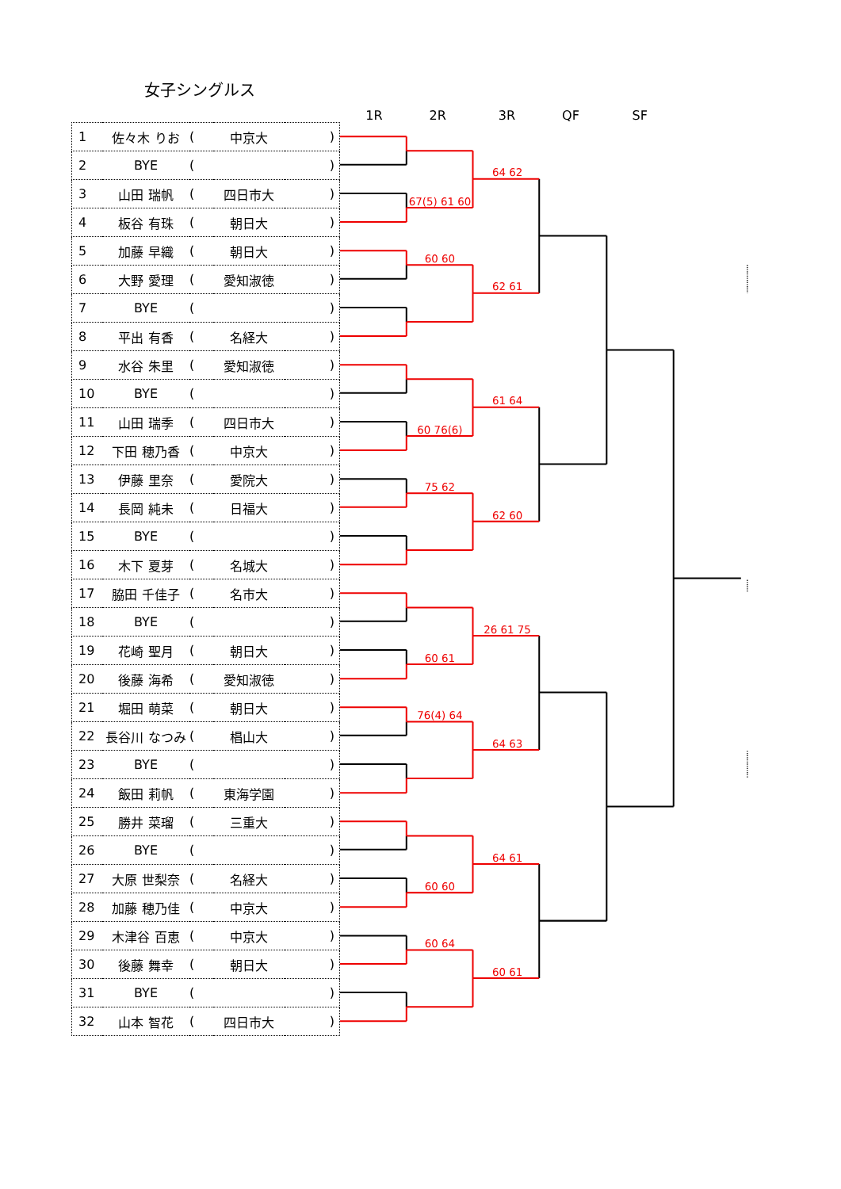女子シングルス
| 1 | 佐々木 りお | ( | 中京大 | ) |
| 2 | BYE | ( | | ) |
| 3 | 山田 瑞帆 | ( | 四日市大 | ) |
| 4 | 板谷 有珠 | ( | 朝日大 | ) |
| 5 | 加藤 早織 | ( | 朝日大 | ) |
| 6 | 大野 愛理 | ( | 愛知淑徳 | ) |
| 7 | BYE | ( | | ) |
| 8 | 平出 有香 | ( | 名経大 | ) |
| 9 | 水谷 朱里 | ( | 愛知淑徳 | ) |
| 10 | BYE | ( | | ) |
| 11 | 山田 瑞季 | ( | 四日市大 | ) |
| 12 | 下田 穂乃香 | ( | 中京大 | ) |
| 13 | 伊藤 里奈 | ( | 愛院大 | ) |
| 14 | 長岡 純未 | ( | 日福大 | ) |
| 15 | BYE | ( | | ) |
| 16 | 木下 夏芽 | ( | 名城大 | ) |
| 17 | 脇田 千佳子 | ( | 名市大 | ) |
| 18 | BYE | ( | | ) |
| 19 | 花崎 聖月 | ( | 朝日大 | ) |
| 20 | 後藤 海希 | ( | 愛知淑徳 | ) |
| 21 | 堀田 萌菜 | ( | 朝日大 | ) |
| 22 | 長谷川 なつみ | ( | 椙山大 | ) |
| 23 | BYE | ( | | ) |
| 24 | 飯田 莉帆 | ( | 東海学園 | ) |
| 25 | 勝井 菜瑠 | ( | 三重大 | ) |
| 26 | BYE | ( | | ) |
| 27 | 大原 世梨奈 | ( | 名経大 | ) |
| 28 | 加藤 穂乃佳 | ( | 中京大 | ) |
| 29 | 木津谷 百恵 | ( | 中京大 | ) |
| 30 | 後藤 舞幸 | ( | 朝日大 | ) |
| 31 | BYE | ( | | ) |
| 32 | 山本 智花 | ( | 四日市大 | ) |
1R
2R
3R
QF
SF
67(5) 61 60
60 60
60 76(6)
75 62
60 61
76(4) 64
60 60
60 64
64 62
62 61
61 64
62 60
26 61 75
64 63
64 61
60 61